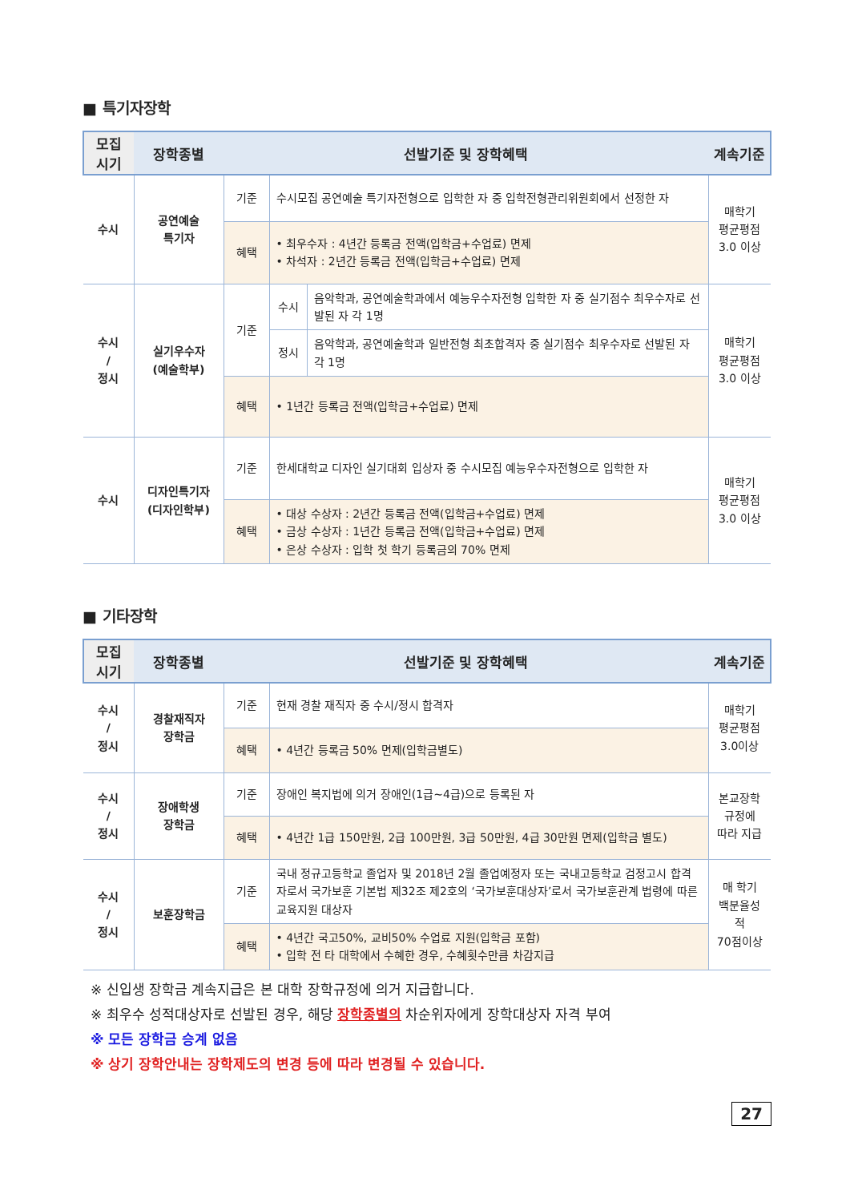■ 특기자장학
| 모집 시기 | 장학종별 | 선발기준 및 장학혜택 | | | 계속기준 |
| --- | --- | --- | --- | --- | --- |
| 수시 | 공연예술 특기자 | 기준 | 수시모집 공연예술 특기자전형으로 입학한 자 중 입학전형관리위원회에서 선정한 자 | | 매학기 평균평점 3.0 이상 |
| | | 혜택 | • 최우수자 : 4년간 등록금 전액(입학금+수업료) 면제 • 차석자 : 2년간 등록금 전액(입학금+수업료) 면제 | | |
| 수시 / 정시 | 실기우수자 (예술학부) | 기준 | 수시 | 음악학과, 공연예술학과에서 예능우수자전형 입학한 자 중 실기점수 최우수자로 선발된 자 각 1명 | 매학기 평균평점 3.0 이상 |
| | | | 정시 | 음악학과, 공연예술학과 일반전형 최초합격자 중 실기점수 최우수자로 선발된 자 각 1명 | |
| | | 혜택 | • 1년간 등록금 전액(입학금+수업료) 면제 | | |
| 수시 | 디자인특기자 (디자인학부) | 기준 | 한세대학교 디자인 실기대회 입상자 중 수시모집 예능우수자전형으로 입학한 자 | | 매학기 평균평점 3.0 이상 |
| | | 혜택 | • 대상 수상자 : 2년간 등록금 전액(입학금+수업료) 면제 • 금상 수상자 : 1년간 등록금 전액(입학금+수업료) 면제 • 은상 수상자 : 입학 첫 학기 등록금의 70% 면제 | | |
■ 기타장학
| 모집 시기 | 장학종별 | 선발기준 및 장학혜택 | | 계속기준 |
| --- | --- | --- | --- | --- |
| 수시 / 정시 | 경찰재직자 장학금 | 기준 | 현재 경찰 재직자 중 수시/정시 합격자 | 매학기 평균평점 3.0이상 |
| | | 혜택 | • 4년간 등록금 50% 면제(입학금별도) | |
| 수시 / 정시 | 장애학생 장학금 | 기준 | 장애인 복지법에 의거 장애인(1급~4급)으로 등록된 자 | 본교장학 규정에 따라 지급 |
| | | 혜택 | • 4년간 1급 150만원, 2급 100만원, 3급 50만원, 4급 30만원 면제(입학금 별도) | |
| 수시 / 정시 | 보훈장학금 | 기준 | 국내 정규고등학교 졸업자 및 2018년 2월 졸업예정자 또는 국내고등학교 검정고시 합격자로서 국가보훈 기본법 제32조 제2호의 ‘국가보훈대상자’로서 국가보훈관계 법령에 따른 교육지원 대상자 | 매 학기 백분율성적 70점이상 |
| | | 혜택 | • 4년간 국고50%, 교비50% 수업료 지원(입학금 포함) • 입학 전 타 대학에서 수혜한 경우, 수혜횟수만큼 차감지급 | |
※ 신입생 장학금 계속지급은 본 대학 장학규정에 의거 지급합니다.
※ 최우수 성적대상자로 선발된 경우, 해당 장학종별의 차순위자에게 장학대상자 자격 부여
※ 모든 장학금 승계 없음
※ 상기 장학안내는 장학제도의 변경 등에 따라 변경될 수 있습니다.
27